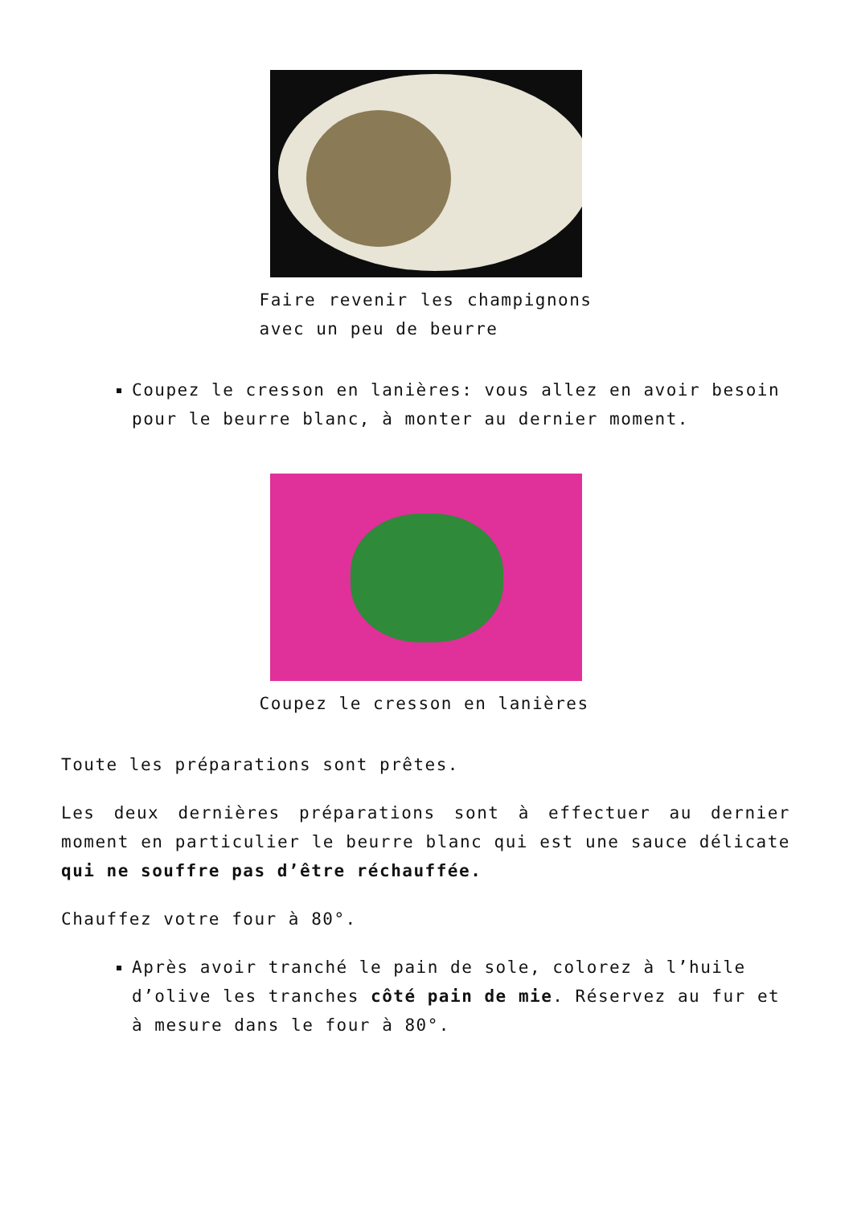Faire revenir les champignons avec un peu de beurre
Coupez le cresson en lanières: vous allez en avoir besoin pour le beurre blanc, à monter au dernier moment.
Coupez le cresson en lanières
Toute les préparations sont prêtes.
Les deux dernières préparations sont à effectuer au dernier moment en particulier le beurre blanc qui est une sauce délicate qui ne souffre pas d’être réchauffée.
Chauffez votre four à 80°.
Après avoir tranché le pain de sole, colorez à l’huile d’olive les tranches côté pain de mie. Réservez au fur et à mesure dans le four à 80°.